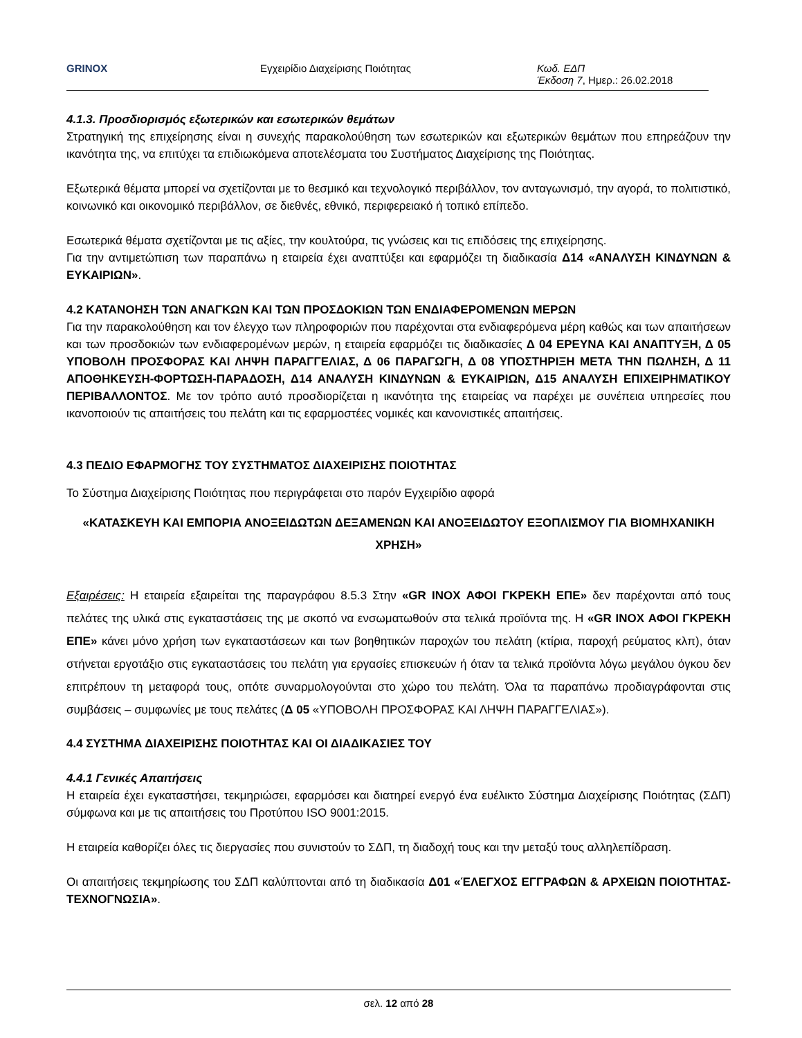GRINOX Εγχειρίδιο Διαχείρισης Ποιότητας Κωδ. ΕΔΠ
Έκδοση 7, Ημερ.: 26.02.2018
4.1.3. Προσδιορισμός εξωτερικών και εσωτερικών θεμάτων
Στρατηγική της επιχείρησης είναι η συνεχής παρακολούθηση των εσωτερικών και εξωτερικών θεμάτων που επηρεάζουν την ικανότητα της, να επιτύχει τα επιδιωκόμενα αποτελέσματα του Συστήματος Διαχείρισης της Ποιότητας.
Εξωτερικά θέματα μπορεί να σχετίζονται με το θεσμικό και τεχνολογικό περιβάλλον, τον ανταγωνισμό, την αγορά, το πολιτιστικό, κοινωνικό και οικονομικό περιβάλλον, σε διεθνές, εθνικό, περιφερειακό ή τοπικό επίπεδο.
Εσωτερικά θέματα σχετίζονται με τις αξίες, την κουλτούρα, τις γνώσεις και τις επιδόσεις της επιχείρησης.
Για την αντιμετώπιση των παραπάνω η εταιρεία έχει αναπτύξει και εφαρμόζει τη διαδικασία Δ14 «ΑΝΑΛΥΣΗ ΚΙΝΔΥΝΩΝ & ΕΥΚΑΙΡΙΩΝ».
4.2 ΚΑΤΑΝΟΗΣΗ ΤΩΝ ΑΝΑΓΚΩΝ ΚΑΙ ΤΩΝ ΠΡΟΣΔΟΚΙΩΝ ΤΩΝ ΕΝΔΙΑΦΕΡΟΜΕΝΩΝ ΜΕΡΩΝ
Για την παρακολούθηση και τον έλεγχο των πληροφοριών που παρέχονται στα ενδιαφερόμενα μέρη καθώς και των απαιτήσεων και των προσδοκιών των ενδιαφερομένων μερών, η εταιρεία εφαρμόζει τις διαδικασίες Δ 04 ΕΡΕΥΝΑ ΚΑΙ ΑΝΑΠΤΥΞΗ, Δ 05 ΥΠΟΒΟΛΗ ΠΡΟΣΦΟΡΑΣ ΚΑΙ ΛΗΨΗ ΠΑΡΑΓΓΕΛΙΑΣ, Δ 06 ΠΑΡΑΓΩΓΗ, Δ 08 ΥΠΟΣΤΗΡΙΞΗ ΜΕΤΑ ΤΗΝ ΠΩΛΗΣΗ, Δ 11 ΑΠΟΘΗΚΕΥΣΗ-ΦΟΡΤΩΣΗ-ΠΑΡΑΔΟΣΗ, Δ14 ΑΝΑΛΥΣΗ ΚΙΝΔΥΝΩΝ & ΕΥΚΑΙΡΙΩΝ, Δ15 ΑΝΑΛΥΣΗ ΕΠΙΧΕΙΡΗΜΑΤΙΚΟΥ ΠΕΡΙΒΑΛΛΟΝΤΟΣ. Με τον τρόπο αυτό προσδιορίζεται η ικανότητα της εταιρείας να παρέχει με συνέπεια υπηρεσίες που ικανοποιούν τις απαιτήσεις του πελάτη και τις εφαρμοστέες νομικές και κανονιστικές απαιτήσεις.
4.3 ΠΕΔΙΟ ΕΦΑΡΜΟΓΗΣ ΤΟΥ ΣΥΣΤΗΜΑΤΟΣ ΔΙΑΧΕΙΡΙΣΗΣ ΠΟΙΟΤΗΤΑΣ
Το Σύστημα Διαχείρισης Ποιότητας που περιγράφεται στο παρόν Εγχειρίδιο αφορά
«ΚΑΤΑΣΚΕΥΗ ΚΑΙ ΕΜΠΟΡΙΑ ΑΝΟΞΕΙΔΩΤΩΝ ΔΕΞΑΜΕΝΩΝ ΚΑΙ ΑΝΟΞΕΙΔΩΤΟΥ ΕΞΟΠΛΙΣΜΟΥ ΓΙΑ ΒΙΟΜΗΧΑΝΙΚΗ ΧΡΗΣΗ»
Εξαιρέσεις: Η εταιρεία εξαιρείται της παραγράφου 8.5.3 Στην «GR INOX ΑΦΟΙ ΓΚΡΕΚΗ ΕΠΕ» δεν παρέχονται από τους πελάτες της υλικά στις εγκαταστάσεις της με σκοπό να ενσωματωθούν στα τελικά προϊόντα της. Η «GR INOX ΑΦΟΙ ΓΚΡΕΚΗ ΕΠΕ» κάνει μόνο χρήση των εγκαταστάσεων και των βοηθητικών παροχών του πελάτη (κτίρια, παροχή ρεύματος κλπ), όταν στήνεται εργοτάξιο στις εγκαταστάσεις του πελάτη για εργασίες επισκευών ή όταν τα τελικά προϊόντα λόγω μεγάλου όγκου δεν επιτρέπουν τη μεταφορά τους, οπότε συναρμολογούνται στο χώρο του πελάτη. Όλα τα παραπάνω προδιαγράφονται στις συμβάσεις – συμφωνίες με τους πελάτες (Δ 05 «ΥΠΟΒΟΛΗ ΠΡΟΣΦΟΡΑΣ ΚΑΙ ΛΗΨΗ ΠΑΡΑΓΓΕΛΙΑΣ»).
4.4 ΣΥΣΤΗΜΑ ΔΙΑΧΕΙΡΙΣΗΣ ΠΟΙΟΤΗΤΑΣ ΚΑΙ ΟΙ ΔΙΑΔΙΚΑΣΙΕΣ ΤΟΥ
4.4.1 Γενικές Απαιτήσεις
Η εταιρεία έχει εγκαταστήσει, τεκμηριώσει, εφαρμόσει και διατηρεί ενεργό ένα ευέλικτο Σύστημα Διαχείρισης Ποιότητας (ΣΔΠ) σύμφωνα και με τις απαιτήσεις του Προτύπου ISO 9001:2015.
Η εταιρεία καθορίζει όλες τις διεργασίες που συνιστούν το ΣΔΠ, τη διαδοχή τους και την μεταξύ τους αλληλεπίδραση.
Οι απαιτήσεις τεκμηρίωσης του ΣΔΠ καλύπτονται από τη διαδικασία Δ01 «ΈΛΕΓΧΟΣ ΕΓΓΡΑΦΩΝ & ΑΡΧΕΙΩΝ ΠΟΙΟΤΗΤΑΣ-ΤΕΧΝΟΓΝΩΣΙΑ».
σελ. 12 από 28